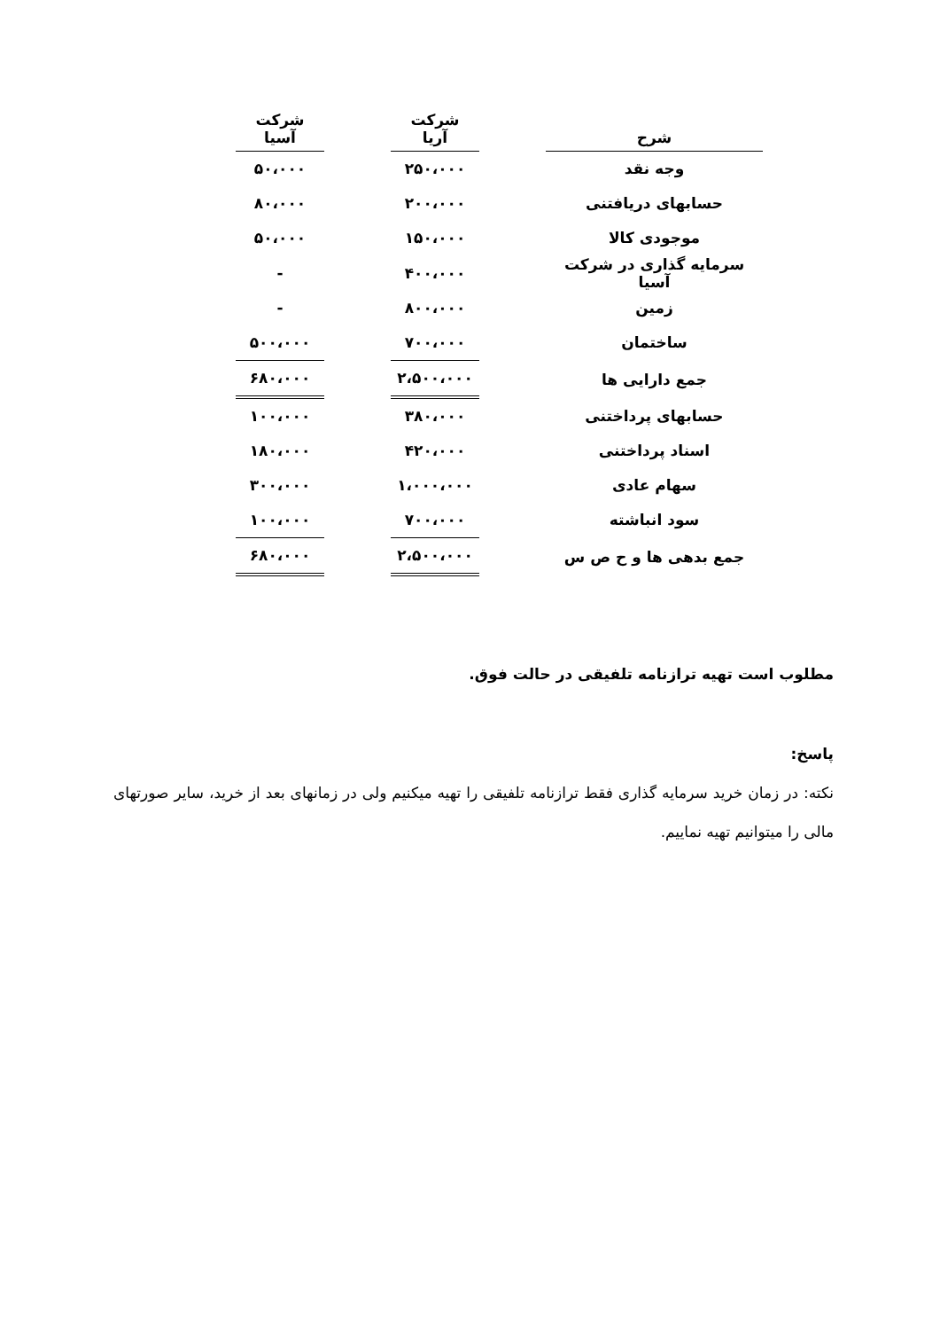| شرح | | شرکت آریا | | شرکت آسیا |
| --- | --- | --- | --- | --- |
| وجه نقد | | ۲۵۰،۰۰۰ | | ۵۰،۰۰۰ |
| حسابهای دریافتنی | | ۲۰۰،۰۰۰ | | ۸۰،۰۰۰ |
| موجودی کالا | | ۱۵۰،۰۰۰ | | ۵۰،۰۰۰ |
| سرمایه گذاری در شرکت آسیا | | ۴۰۰،۰۰۰ | | - |
| زمین | | ۸۰۰،۰۰۰ | | - |
| ساختمان | | ۷۰۰،۰۰۰ | | ۵۰۰،۰۰۰ |
| جمع دارایی ها | | ۲،۵۰۰،۰۰۰ | | ۶۸۰،۰۰۰ |
| حسابهای پرداختنی | | ۳۸۰،۰۰۰ | | ۱۰۰،۰۰۰ |
| اسناد پرداختنی | | ۴۲۰،۰۰۰ | | ۱۸۰،۰۰۰ |
| سهام عادی | | ۱،۰۰۰،۰۰۰ | | ۳۰۰،۰۰۰ |
| سود انباشته | | ۷۰۰،۰۰۰ | | ۱۰۰،۰۰۰ |
| جمع بدهی ها و ح ص س | | ۲،۵۰۰،۰۰۰ | | ۶۸۰،۰۰۰ |
مطلوب است تهیه ترازنامه تلفیقی در حالت فوق.
پاسخ:
نکته: در زمان خرید سرمایه گذاری فقط ترازنامه تلفیقی را تهیه میکنیم ولی در زمانهای بعد از خرید، سایر صورتهای مالی را میتوانیم تهیه نماییم.